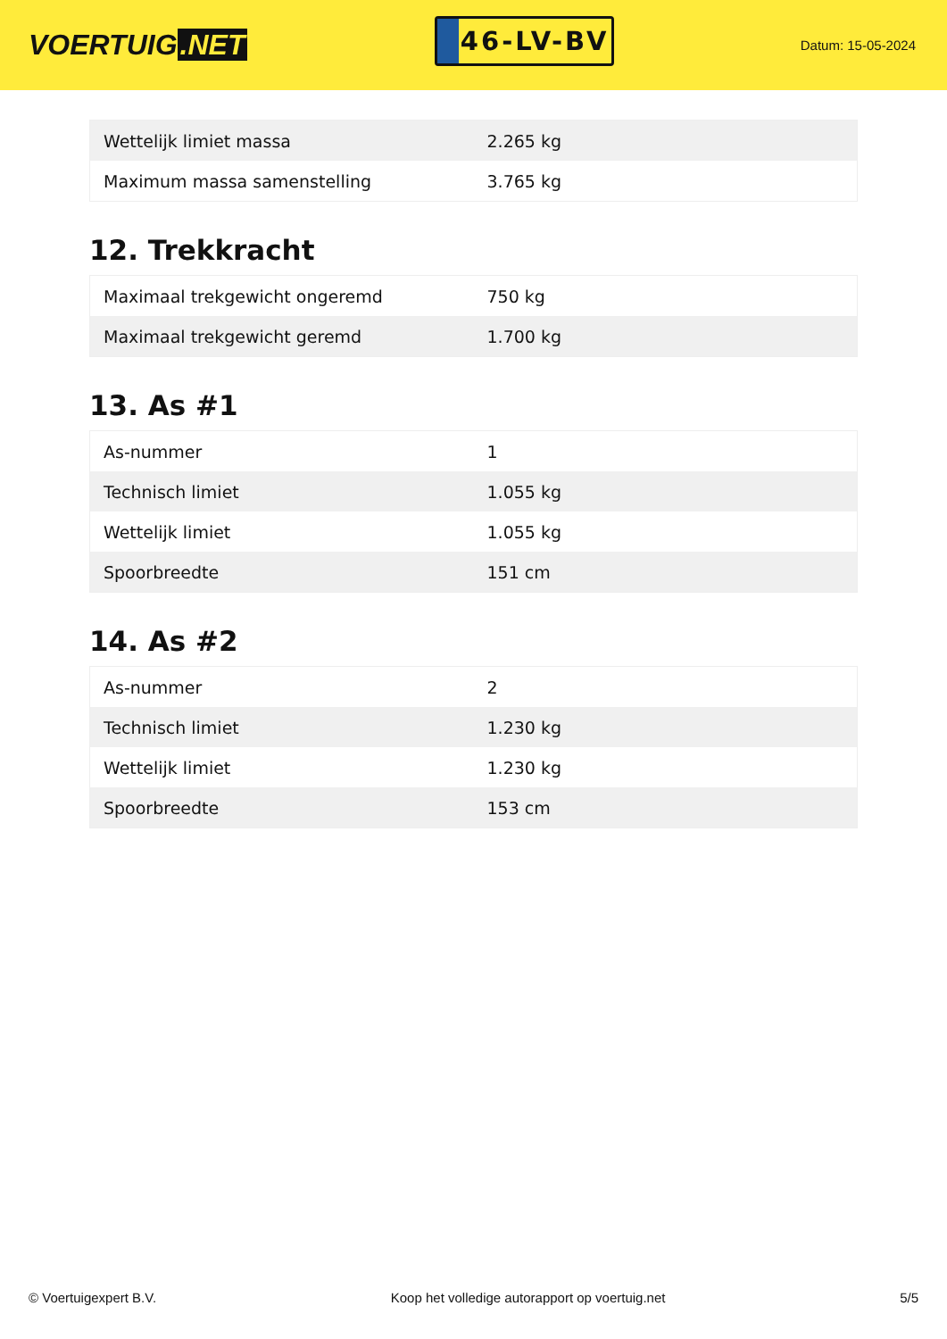VOERTUIG.NET
46-LV-BV
Datum: 15-05-2024
| Wettelijk limiet massa | 2.265 kg |
| Maximum massa samenstelling | 3.765 kg |
12. Trekkracht
| Maximaal trekgewicht ongeremd | 750 kg |
| Maximaal trekgewicht geremd | 1.700 kg |
13. As #1
| As-nummer | 1 |
| Technisch limiet | 1.055 kg |
| Wettelijk limiet | 1.055 kg |
| Spoorbreedte | 151 cm |
14. As #2
| As-nummer | 2 |
| Technisch limiet | 1.230 kg |
| Wettelijk limiet | 1.230 kg |
| Spoorbreedte | 153 cm |
© Voertuigexpert B.V. Koop het volledige autorapport op voertuig.net 5/5